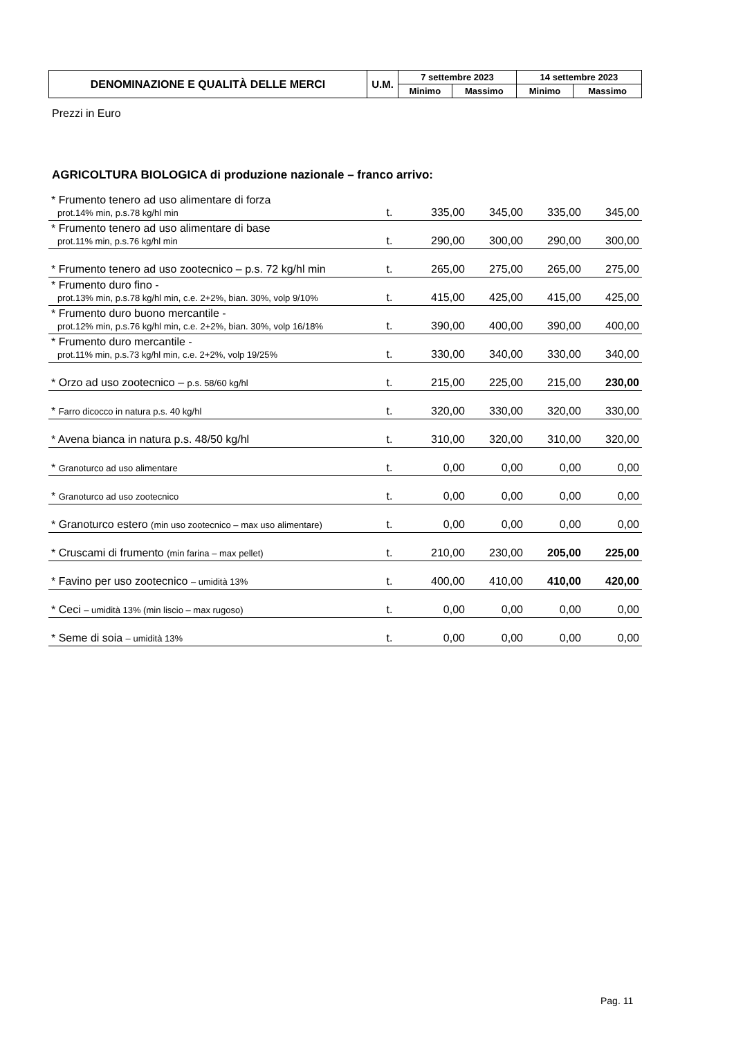| DENOMINAZIONE E QUALITÀ DELLE MERCI | U.M. | 7 settembre 2023 | | 14 settembre 2023 | |
| --- | --- | --- | --- | --- | --- |
| | | Minimo | Massimo | Minimo | Massimo |
Prezzi in Euro
AGRICOLTURA BIOLOGICA di produzione nazionale – franco arrivo:
| * Frumento tenero ad uso alimentare di forza prot.14% min, p.s.78 kg/hl min | t. | 335,00 | 345,00 | 335,00 | 345,00 |
| * Frumento tenero ad uso alimentare di base prot.11% min, p.s.76 kg/hl min | t. | 290,00 | 300,00 | 290,00 | 300,00 |
| * Frumento tenero ad uso zootecnico – p.s. 72 kg/hl min | t. | 265,00 | 275,00 | 265,00 | 275,00 |
| * Frumento duro fino - prot.13% min, p.s.78 kg/hl min, c.e. 2+2%, bian. 30%, volp 9/10% | t. | 415,00 | 425,00 | 415,00 | 425,00 |
| * Frumento duro buono mercantile - prot.12% min, p.s.76 kg/hl min, c.e. 2+2%, bian. 30%, volp 16/18% | t. | 390,00 | 400,00 | 390,00 | 400,00 |
| * Frumento duro mercantile - prot.11% min, p.s.73 kg/hl min, c.e. 2+2%, volp 19/25% | t. | 330,00 | 340,00 | 330,00 | 340,00 |
| * Orzo ad uso zootecnico – p.s. 58/60 kg/hl | t. | 215,00 | 225,00 | 215,00 | 230,00 |
| * Farro dicocco in natura p.s. 40 kg/hl | t. | 320,00 | 330,00 | 320,00 | 330,00 |
| * Avena bianca in natura p.s. 48/50 kg/hl | t. | 310,00 | 320,00 | 310,00 | 320,00 |
| * Granoturco ad uso alimentare | t. | 0,00 | 0,00 | 0,00 | 0,00 |
| * Granoturco ad uso zootecnico | t. | 0,00 | 0,00 | 0,00 | 0,00 |
| * Granoturco estero (min uso zootecnico – max uso alimentare) | t. | 0,00 | 0,00 | 0,00 | 0,00 |
| * Cruscami di frumento (min farina – max pellet) | t. | 210,00 | 230,00 | 205,00 | 225,00 |
| * Favino per uso zootecnico – umidità 13% | t. | 400,00 | 410,00 | 410,00 | 420,00 |
| * Ceci – umidità 13% (min liscio – max rugoso) | t. | 0,00 | 0,00 | 0,00 | 0,00 |
| * Seme di soia – umidità 13% | t. | 0,00 | 0,00 | 0,00 | 0,00 |
Pag. 11